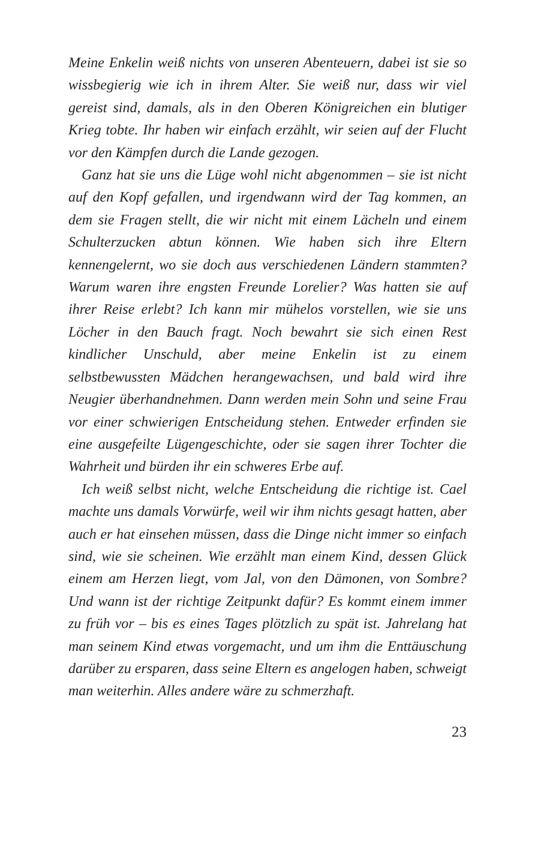Meine Enkelin weiß nichts von unseren Abenteuern, dabei ist sie so wissbegierig wie ich in ihrem Alter. Sie weiß nur, dass wir viel gereist sind, damals, als in den Oberen Königreichen ein blutiger Krieg tobte. Ihr haben wir einfach erzählt, wir seien auf der Flucht vor den Kämpfen durch die Lande gezogen.
Ganz hat sie uns die Lüge wohl nicht abgenommen – sie ist nicht auf den Kopf gefallen, und irgendwann wird der Tag kommen, an dem sie Fragen stellt, die wir nicht mit einem Lächeln und einem Schulterzucken abtun können. Wie haben sich ihre Eltern kennengelernt, wo sie doch aus verschiedenen Ländern stammten? Warum waren ihre engsten Freunde Lorelier? Was hatten sie auf ihrer Reise erlebt? Ich kann mir mühelos vorstellen, wie sie uns Löcher in den Bauch fragt. Noch bewahrt sie sich einen Rest kindlicher Unschuld, aber meine Enkelin ist zu einem selbstbewussten Mädchen herangewachsen, und bald wird ihre Neugier überhandnehmen. Dann werden mein Sohn und seine Frau vor einer schwierigen Entscheidung stehen. Entweder erfinden sie eine ausgefeilte Lügengeschichte, oder sie sagen ihrer Tochter die Wahrheit und bürden ihr ein schweres Erbe auf.
Ich weiß selbst nicht, welche Entscheidung die richtige ist. Cael machte uns damals Vorwürfe, weil wir ihm nichts gesagt hatten, aber auch er hat einsehen müssen, dass die Dinge nicht immer so einfach sind, wie sie scheinen. Wie erzählt man einem Kind, dessen Glück einem am Herzen liegt, vom Jal, von den Dämonen, von Sombre? Und wann ist der richtige Zeitpunkt dafür? Es kommt einem immer zu früh vor – bis es eines Tages plötzlich zu spät ist. Jahrelang hat man seinem Kind etwas vorgemacht, und um ihm die Enttäuschung darüber zu ersparen, dass seine Eltern es angelogen haben, schweigt man weiterhin. Alles andere wäre zu schmerzhaft.
23